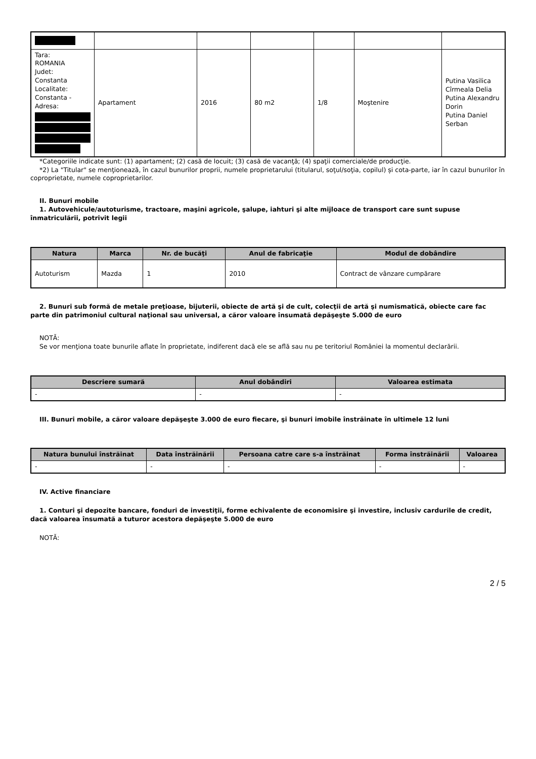| Tara: ROMANIA Judet: Constanta Localitate: Constanta - Adresa: | Apartament | 2016 | 80 m2 | 1/8 | Moştenire | Putina Vasilica Cîrmeala Delia Putina Alexandru Dorin Putina Daniel Serban |
*Categoriile indicate sunt: (1) apartament; (2) casă de locuit; (3) casă de vacanţă; (4) spaţii comerciale/de producţie.
*2) La "Titular" se menţionează, în cazul bunurilor proprii, numele proprietarului (titularul, soţul/soţia, copilul) și cota-parte, iar în cazul bunurilor în coproprietate, numele coproprietarilor.
II. Bunuri mobile
1. Autovehicule/autoturisme, tractoare, maşini agricole, şalupe, iahturi şi alte mijloace de transport care sunt supuse înmatriculării, potrivit legii
| Natura | Marca | Nr. de bucăţi | Anul de fabricaţie | Modul de dobândire |
| --- | --- | --- | --- | --- |
| Autoturism | Mazda | 1 | 2010 | Contract de vânzare cumpărare |
2. Bunuri sub formă de metale preţioase, bijuterii, obiecte de artă şi de cult, colecţii de artă şi numismatică, obiecte care fac parte din patrimoniul cultural naţional sau universal, a căror valoare însumată depăşeşte 5.000 de euro
NOTĂ:
Se vor menţiona toate bunurile aflate în proprietate, indiferent dacă ele se află sau nu pe teritoriul României la momentul declarării.
| Descriere sumară | Anul dobândiri | Valoarea estimata |
| --- | --- | --- |
| - | - | - |
III. Bunuri mobile, a căror valoare depăşeşte 3.000 de euro fiecare, şi bunuri imobile înstrăinate în ultimele 12 luni
| Natura bunului înstrăinat | Data înstrăinării | Persoana catre care s-a înstrăinat | Forma înstrăinării | Valoarea |
| --- | --- | --- | --- | --- |
| - | - | - | - | - |
IV. Active financiare
1. Conturi şi depozite bancare, fonduri de investiţii, forme echivalente de economisire şi investire, inclusiv cardurile de credit, dacă valoarea însumată a tuturor acestora depăşeşte 5.000 de euro
NOTĂ:
2 / 5